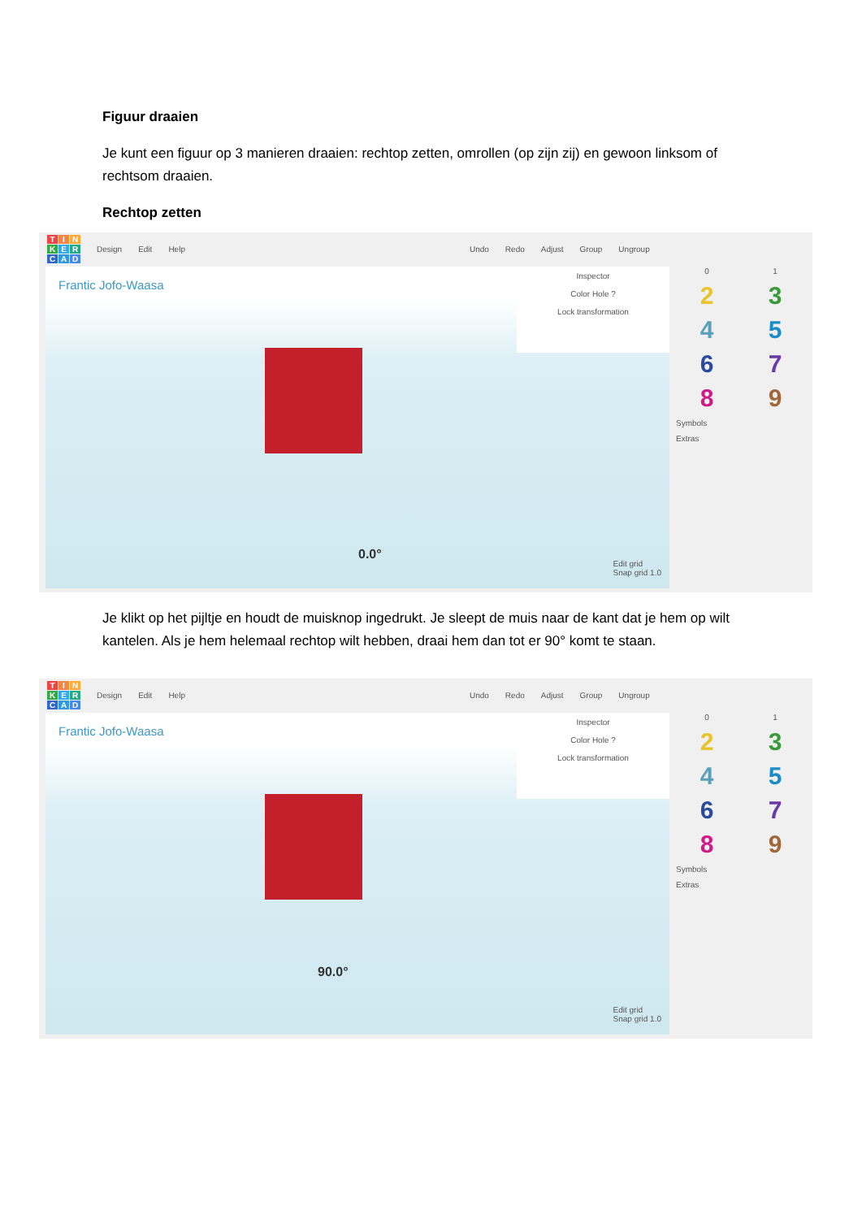Figuur draaien
Je kunt een figuur op 3 manieren draaien: rechtop zetten, omrollen (op zijn zij) en gewoon linksom of rechtsom draaien.
Rechtop zetten
TINKERCAD Design Edit Help Undo Redo Adjust Group Ungroup
Frantic Jofo-Waasa
Inspector
Color Hole ?
Lock transformation
0.0°
Edit grid
Snap grid 1.0
0 1 23456789 Symbols Extras
Je klikt op het pijltje en houdt de muisknop ingedrukt. Je sleept de muis naar de kant dat je hem op wilt kantelen. Als je hem helemaal rechtop wilt hebben, draai hem dan tot er 90° komt te staan.
TINKERCAD Design Edit Help Undo Redo Adjust Group Ungroup
Frantic Jofo-Waasa
Inspector
Color Hole ?
Lock transformation
90.0°
Edit grid
Snap grid 1.0
0 1 23456789 Symbols Extras